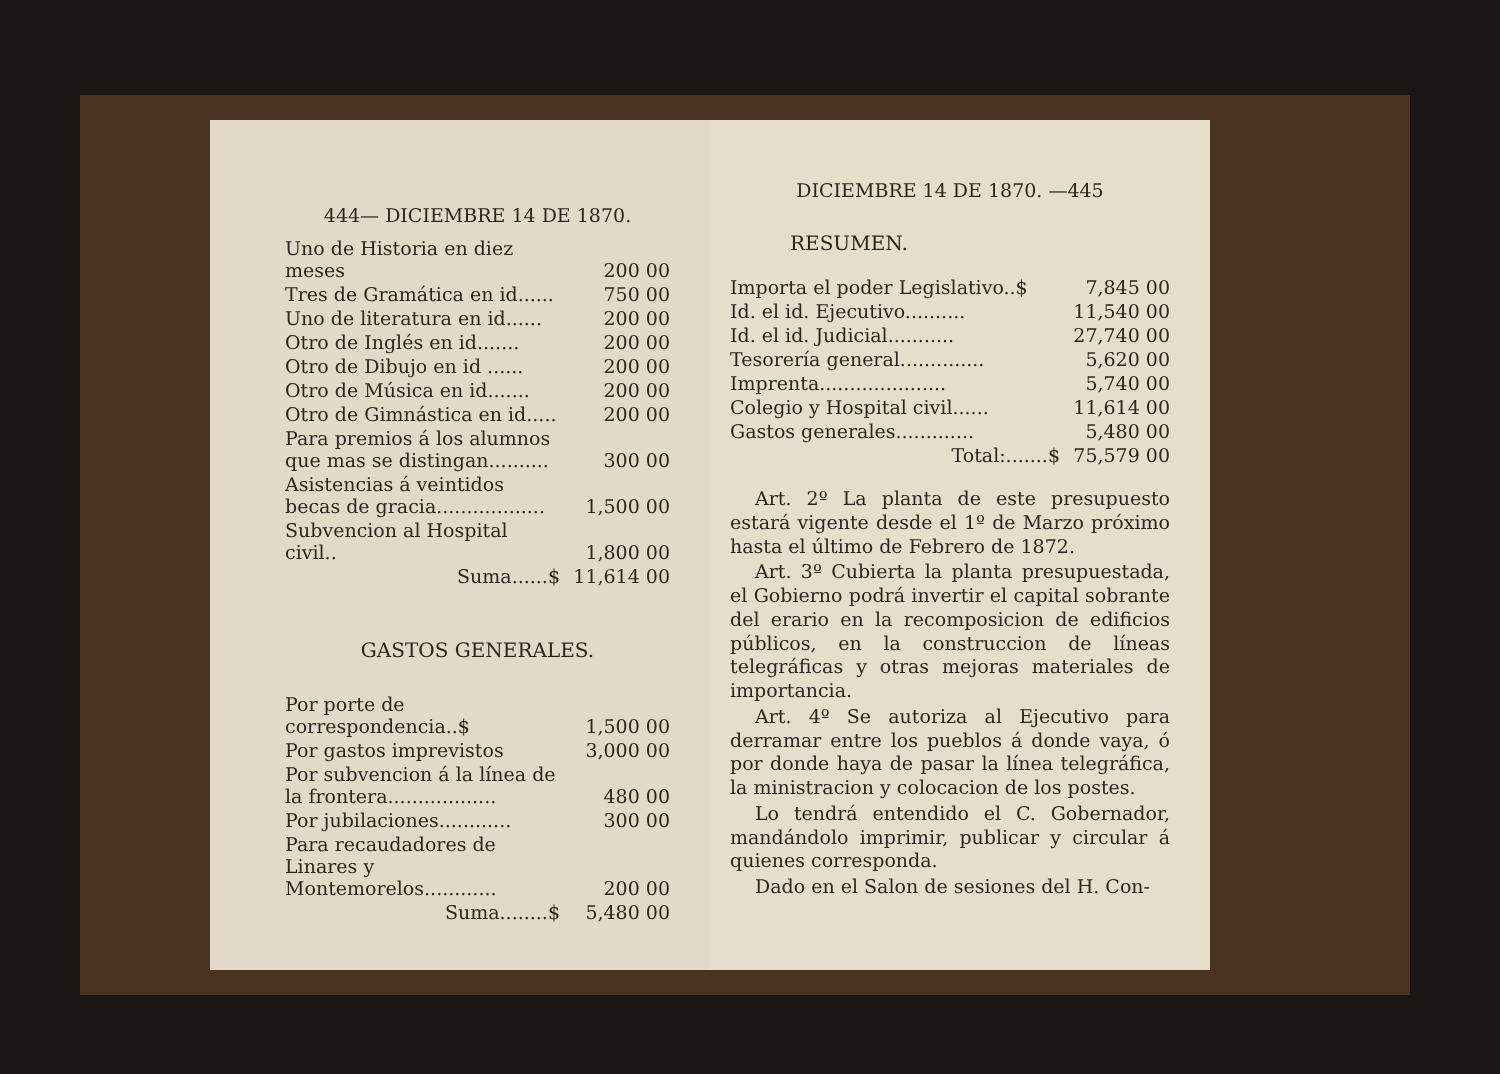444— DICIEMBRE 14 DE 1870.
| Uno de Historia en diez meses | 200 00 |
| Tres de Gramática en id...... | 750 00 |
| Uno de literatura en id...... | 200 00 |
| Otro de Inglés en id....... | 200 00 |
| Otro de Dibujo en id ...... | 200 00 |
| Otro de Música en id....... | 200 00 |
| Otro de Gimnástica en id..... | 200 00 |
| Para premios á los alumnos que mas se distingan.......... | 300 00 |
| Asistencias á veintidos becas de gracia.................. | 1,500 00 |
| Subvencion al Hospital civil.. | 1,800 00 |
| Suma......$ | 11,614 00 |
GASTOS GENERALES.
| Por porte de correspondencia..$ | 1,500 00 |
| Por gastos imprevistos | 3,000 00 |
| Por subvencion á la línea de la frontera.................. | 480 00 |
| Por jubilaciones............ | 300 00 |
| Para recaudadores de Linares y Montemorelos............ | 200 00 |
| Suma........$ | 5,480 00 |
DICIEMBRE 14 DE 1870. —445
RESUMEN.
| Importa el poder Legislativo..$ | 7,845 00 |
| Id. el id. Ejecutivo.......... | 11,540 00 |
| Id. el id. Judicial........... | 27,740 00 |
| Tesorería general.............. | 5,620 00 |
| Imprenta..................... | 5,740 00 |
| Colegio y Hospital civil...... | 11,614 00 |
| Gastos generales............. | 5,480 00 |
| Total:.......$ | 75,579 00 |
Art. 2º La planta de este presupuesto estará vigente desde el 1º de Marzo próximo hasta el último de Febrero de 1872.
Art. 3º Cubierta la planta presupuestada, el Gobierno podrá invertir el capital sobrante del erario en la recomposicion de edificios públicos, en la construccion de líneas telegráficas y otras mejoras materiales de importancia.
Art. 4º Se autoriza al Ejecutivo para derramar entre los pueblos á donde vaya, ó por donde haya de pasar la línea telegráfica, la ministracion y colocacion de los postes.
Lo tendrá entendido el C. Gobernador, mandándolo imprimir, publicar y circular á quienes corresponda.
Dado en el Salon de sesiones del H. Con-